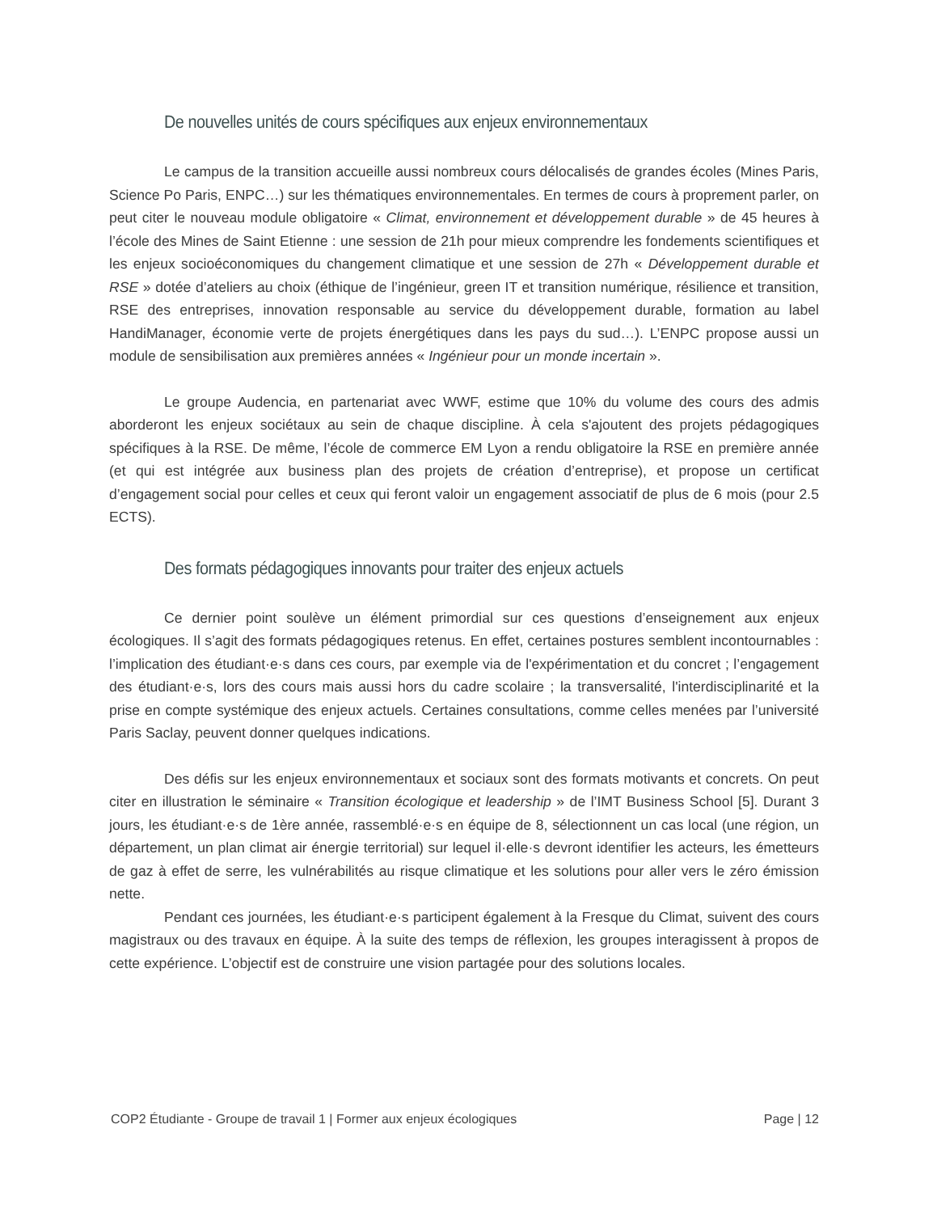De nouvelles unités de cours spécifiques aux enjeux environnementaux
Le campus de la transition accueille aussi nombreux cours délocalisés de grandes écoles (Mines Paris, Science Po Paris, ENPC…) sur les thématiques environnementales. En termes de cours à proprement parler, on peut citer le nouveau module obligatoire « Climat, environnement et développement durable » de 45 heures à l’école des Mines de Saint Etienne : une session de 21h pour mieux comprendre les fondements scientifiques et les enjeux socioéconomiques du changement climatique et une session de 27h « Développement durable et RSE » dotée d’ateliers au choix (éthique de l’ingénieur, green IT et transition numérique, résilience et transition, RSE des entreprises, innovation responsable au service du développement durable, formation au label HandiManager, économie verte de projets énergétiques dans les pays du sud…). L’ENPC propose aussi un module de sensibilisation aux premières années « Ingénieur pour un monde incertain ».
Le groupe Audencia, en partenariat avec WWF, estime que 10% du volume des cours des admis aborderont les enjeux sociétaux au sein de chaque discipline. À cela s'ajoutent des projets pédagogiques spécifiques à la RSE. De même, l’école de commerce EM Lyon a rendu obligatoire la RSE en première année (et qui est intégrée aux business plan des projets de création d’entreprise), et propose un certificat d’engagement social pour celles et ceux qui feront valoir un engagement associatif de plus de 6 mois (pour 2.5 ECTS).
Des formats pédagogiques innovants pour traiter des enjeux actuels
Ce dernier point soulève un élément primordial sur ces questions d’enseignement aux enjeux écologiques. Il s’agit des formats pédagogiques retenus. En effet, certaines postures semblent incontournables : l’implication des étudiant·e·s dans ces cours, par exemple via de l'expérimentation et du concret ; l’engagement des étudiant·e·s, lors des cours mais aussi hors du cadre scolaire ; la transversalité, l'interdisciplinarité et la prise en compte systémique des enjeux actuels. Certaines consultations, comme celles menées par l’université Paris Saclay, peuvent donner quelques indications.
Des défis sur les enjeux environnementaux et sociaux sont des formats motivants et concrets. On peut citer en illustration le séminaire « Transition écologique et leadership » de l’IMT Business School [5]. Durant 3 jours, les étudiant·e·s de 1ère année, rassemblé·e·s en équipe de 8, sélectionnent un cas local (une région, un département, un plan climat air énergie territorial) sur lequel il·elle·s devront identifier les acteurs, les émetteurs de gaz à effet de serre, les vulnérabilités au risque climatique et les solutions pour aller vers le zéro émission nette.
Pendant ces journées, les étudiant·e·s participent également à la Fresque du Climat, suivent des cours magistraux ou des travaux en équipe. À la suite des temps de réflexion, les groupes interagissent à propos de cette expérience. L’objectif est de construire une vision partagée pour des solutions locales.
COP2 Étudiante - Groupe de travail 1 | Former aux enjeux écologiques Page | 12